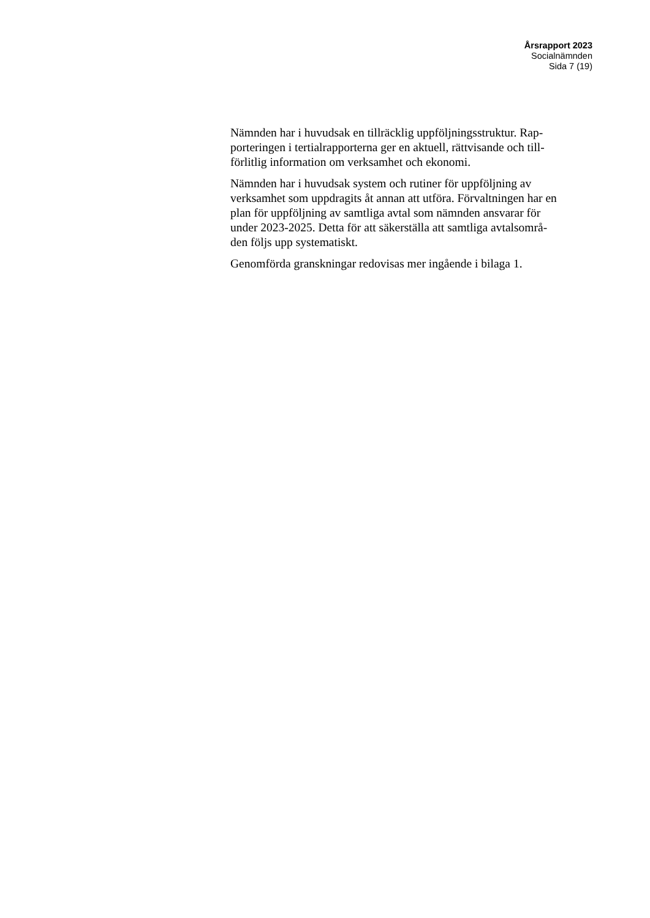Årsrapport 2023
Socialnämnden
Sida 7 (19)
Nämnden har i huvudsak en tillräcklig uppföljningsstruktur. Rap-
porteringen i tertialrapporterna ger en aktuell, rättvisande och till-
förlitlig information om verksamhet och ekonomi.
Nämnden har i huvudsak system och rutiner för uppföljning av
verksamhet som uppdragits åt annan att utföra. Förvaltningen har en
plan för uppföljning av samtliga avtal som nämnden ansvarar för
under 2023-2025. Detta för att säkerställa att samtliga avtalsområ-
den följs upp systematiskt.
Genomförda granskningar redovisas mer ingående i bilaga 1.